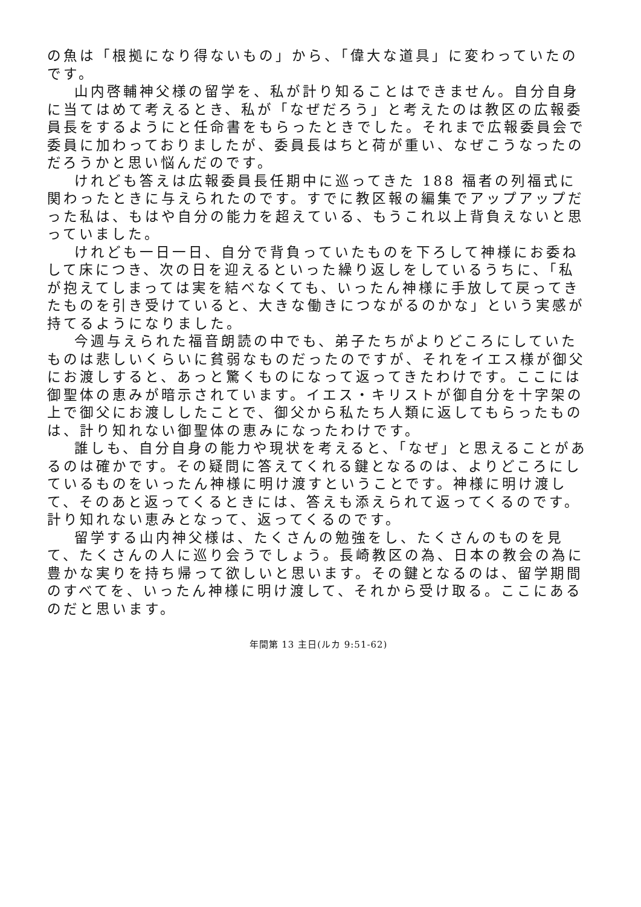の魚は「根拠になり得ないもの」から、「偉大な道具」に変わっていたのです。
山内啓輔神父様の留学を、私が計り知ることはできません。自分自身に当てはめて考えるとき、私が「なぜだろう」と考えたのは教区の広報委員長をするようにと任命書をもらったときでした。それまで広報委員会で委員に加わっておりましたが、委員長はちと荷が重い、なぜこうなったのだろうかと思い悩んだのです。
けれども答えは広報委員長任期中に巡ってきた 188 福者の列福式に関わったときに与えられたのです。すでに教区報の編集でアップアップだった私は、もはや自分の能力を超えている、もうこれ以上背負えないと思っていました。
けれども一日一日、自分で背負っていたものを下ろして神様にお委ねして床につき、次の日を迎えるといった繰り返しをしているうちに、「私が抱えてしまっては実を結べなくても、いったん神様に手放して戻ってきたものを引き受けていると、大きな働きにつながるのかな」という実感が持てるようになりました。
今週与えられた福音朗読の中でも、弟子たちがよりどころにしていたものは悲しいくらいに貧弱なものだったのですが、それをイエス様が御父にお渡しすると、あっと驚くものになって返ってきたわけです。ここには御聖体の恵みが暗示されています。イエス・キリストが御自分を十字架の上で御父にお渡ししたことで、御父から私たち人類に返してもらったものは、計り知れない御聖体の恵みになったわけです。
誰しも、自分自身の能力や現状を考えると、「なぜ」と思えることがあるのは確かです。その疑問に答えてくれる鍵となるのは、よりどころにしているものをいったん神様に明け渡すということです。神様に明け渡して、そのあと返ってくるときには、答えも添えられて返ってくるのです。計り知れない恵みとなって、返ってくるのです。
留学する山内神父様は、たくさんの勉強をし、たくさんのものを見て、たくさんの人に巡り会うでしょう。長崎教区の為、日本の教会の為に豊かな実りを持ち帰って欲しいと思います。その鍵となるのは、留学期間のすべてを、いったん神様に明け渡して、それから受け取る。ここにあるのだと思います。
年間第 13 主日(ルカ 9:51-62)